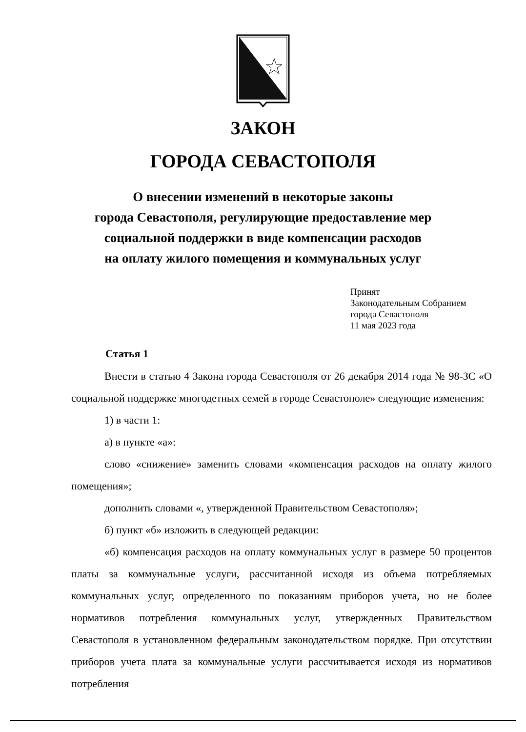ЗАКОН
ГОРОДА СЕВАСТОПОЛЯ
О внесении изменений в некоторые законы
города Севастополя, регулирующие предоставление мер
социальной поддержки в виде компенсации расходов
на оплату жилого помещения и коммунальных услуг
Принят
Законодательным Собранием
города Севастополя
11 мая 2023 года
Статья 1
Внести в статью 4 Закона города Севастополя от 26 декабря 2014 года № 98-ЗС «О социальной поддержке многодетных семей в городе Севастополе» следующие изменения:
1) в части 1:
а) в пункте «а»:
слово «снижение» заменить словами «компенсация расходов на оплату жилого помещения»;
дополнить словами «, утвержденной Правительством Севастополя»;
б) пункт «б» изложить в следующей редакции:
«б) компенсация расходов на оплату коммунальных услуг в размере 50 процентов платы за коммунальные услуги, рассчитанной исходя из объема потребляемых коммунальных услуг, определенного по показаниям приборов учета, но не более нормативов потребления коммунальных услуг, утвержденных Правительством Севастополя в установленном федеральным законодательством порядке. При отсутствии приборов учета плата за коммунальные услуги рассчитывается исходя из нормативов потребления